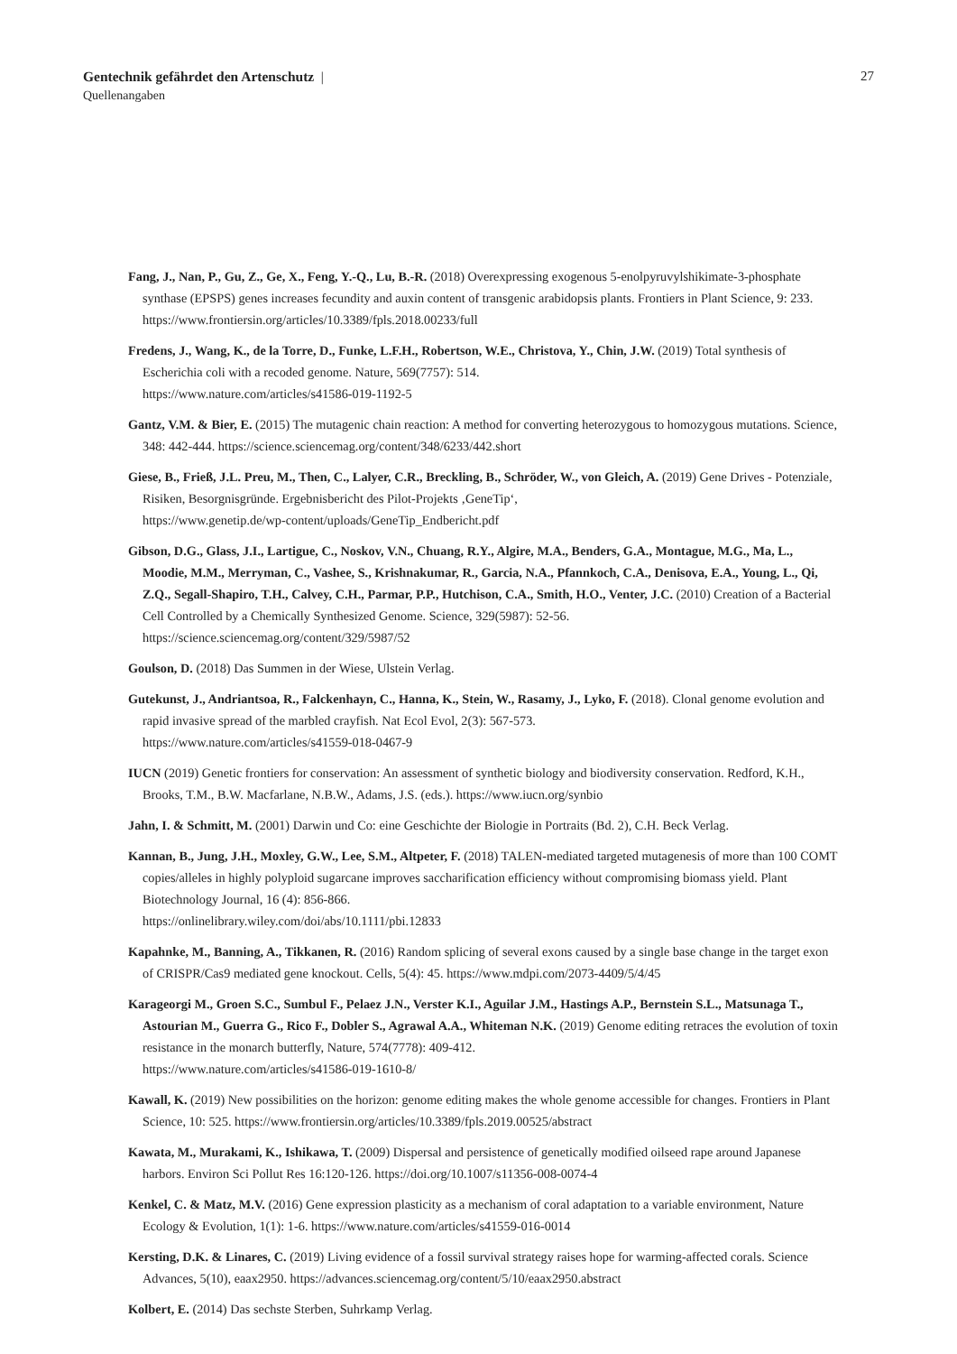Gentechnik gefährdet den Artenschutz | 27
Quellenangaben
Fang, J., Nan, P., Gu, Z., Ge, X., Feng, Y.-Q., Lu, B.-R. (2018) Overexpressing exogenous 5-enolpyruvylshikimate-3-phosphate synthase (EPSPS) genes increases fecundity and auxin content of transgenic arabidopsis plants. Frontiers in Plant Science, 9: 233. https://www.frontiersin.org/articles/10.3389/fpls.2018.00233/full
Fredens, J., Wang, K., de la Torre, D., Funke, L.F.H., Robertson, W.E., Christova, Y., Chin, J.W. (2019) Total synthesis of Escherichia coli with a recoded genome. Nature, 569(7757): 514.
https://www.nature.com/articles/s41586-019-1192-5
Gantz, V.M. & Bier, E. (2015) The mutagenic chain reaction: A method for converting heterozygous to homozygous mutations. Science, 348: 442-444. https://science.sciencemag.org/content/348/6233/442.short
Giese, B., Frieß, J.L. Preu, M., Then, C., Lalyer, C.R., Breckling, B., Schröder, W., von Gleich, A. (2019) Gene Drives - Potenziale, Risiken, Besorgnisgründe. Ergebnisbericht des Pilot-Projekts ‚GeneTip‘,
https://www.genetip.de/wp-content/uploads/GeneTip_Endbericht.pdf
Gibson, D.G., Glass, J.I., Lartigue, C., Noskov, V.N., Chuang, R.Y., Algire, M.A., Benders, G.A., Montague, M.G., Ma, L., Moodie, M.M., Merryman, C., Vashee, S., Krishnakumar, R., Garcia, N.A., Pfannkoch, C.A., Denisova, E.A., Young, L., Qi, Z.Q., Segall-Shapiro, T.H., Calvey, C.H., Parmar, P.P., Hutchison, C.A., Smith, H.O., Venter, J.C. (2010) Creation of a Bacterial Cell Controlled by a Chemically Synthesized Genome. Science, 329(5987): 52-56. https://science.sciencemag.org/content/329/5987/52
Goulson, D. (2018) Das Summen in der Wiese, Ulstein Verlag.
Gutekunst, J., Andriantsoa, R., Falckenhayn, C., Hanna, K., Stein, W., Rasamy, J., Lyko, F. (2018). Clonal genome evolution and rapid invasive spread of the marbled crayfish. Nat Ecol Evol, 2(3): 567-573.
https://www.nature.com/articles/s41559-018-0467-9
IUCN (2019) Genetic frontiers for conservation: An assessment of synthetic biology and biodiversity conservation. Redford, K.H., Brooks, T.M., B.W. Macfarlane, N.B.W., Adams, J.S. (eds.). https://www.iucn.org/synbio
Jahn, I. & Schmitt, M. (2001) Darwin und Co: eine Geschichte der Biologie in Portraits (Bd. 2), C.H. Beck Verlag.
Kannan, B., Jung, J.H., Moxley, G.W., Lee, S.M., Altpeter, F. (2018) TALEN-mediated targeted mutagenesis of more than 100 COMT copies/alleles in highly polyploid sugarcane improves saccharification efficiency without compromising biomass yield. Plant Biotechnology Journal, 16 (4): 856-866.
https://onlinelibrary.wiley.com/doi/abs/10.1111/pbi.12833
Kapahnke, M., Banning, A., Tikkanen, R. (2016) Random splicing of several exons caused by a single base change in the target exon of CRISPR/Cas9 mediated gene knockout. Cells, 5(4): 45. https://www.mdpi.com/2073-4409/5/4/45
Karageorgi M., Groen S.C., Sumbul F., Pelaez J.N., Verster K.I., Aguilar J.M., Hastings A.P., Bernstein S.L., Matsunaga T., Astourian M., Guerra G., Rico F., Dobler S., Agrawal A.A., Whiteman N.K. (2019) Genome editing retraces the evolution of toxin resistance in the monarch butterfly, Nature, 574(7778): 409-412.
https://www.nature.com/articles/s41586-019-1610-8/
Kawall, K. (2019) New possibilities on the horizon: genome editing makes the whole genome accessible for changes. Frontiers in Plant Science, 10: 525. https://www.frontiersin.org/articles/10.3389/fpls.2019.00525/abstract
Kawata, M., Murakami, K., Ishikawa, T. (2009) Dispersal and persistence of genetically modified oilseed rape around Japanese harbors. Environ Sci Pollut Res 16:120-126. https://doi.org/10.1007/s11356-008-0074-4
Kenkel, C. & Matz, M.V. (2016) Gene expression plasticity as a mechanism of coral adaptation to a variable environment, Nature Ecology & Evolution, 1(1): 1-6. https://www.nature.com/articles/s41559-016-0014
Kersting, D.K. & Linares, C. (2019) Living evidence of a fossil survival strategy raises hope for warming-affected corals. Science Advances, 5(10), eaax2950. https://advances.sciencemag.org/content/5/10/eaax2950.abstract
Kolbert, E. (2014) Das sechste Sterben, Suhrkamp Verlag.